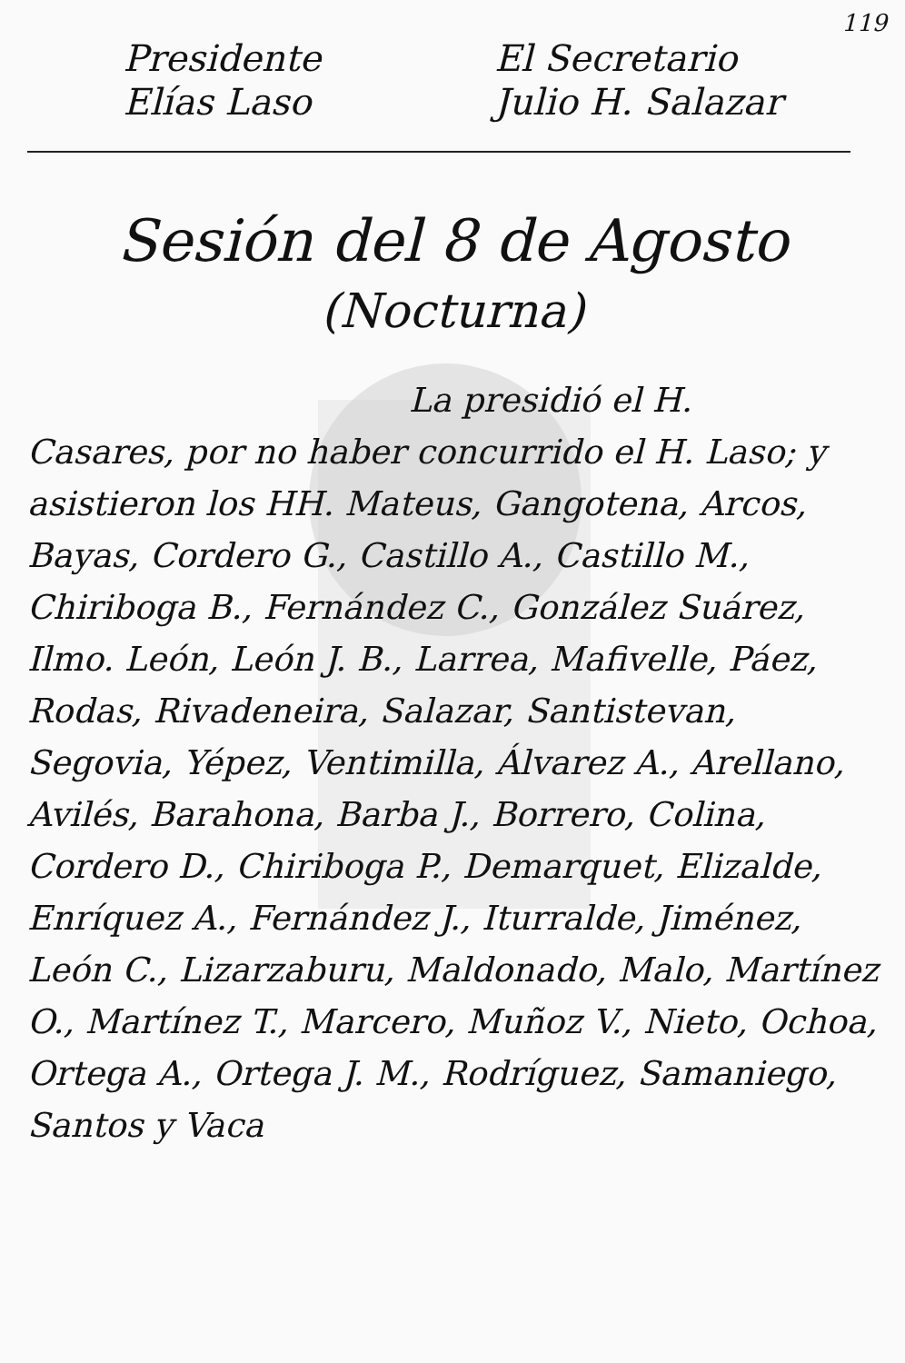119
Presidente
Elías Laso
El Secretario
Julio H. Salazar
Sesión del 8 de Agosto
(Nocturna)
La presidió el H.
Casares, por no haber concurrido el H. Laso; y asistieron los HH. Mateus, Gangotena, Arcos, Bayas, Cordero G., Castillo A., Castillo M., Chiriboga B., Fernández C., González Suárez, Ilmo. León, León J. B., Larrea, Mafivelle, Páez, Rodas, Rivadeneira, Salazar, Santistevan, Segovia, Yépez, Ventimilla, Álvarez A., Arellano, Avilés, Barahona, Barba J., Borrero, Colina, Cordero D., Chiriboga P., Demarquet, Elizalde, Enríquez A., Fernández J., Iturralde, Jiménez, León C., Lizarzaburu, Maldonado, Malo, Martínez O., Martínez T., Marcero, Muñoz V., Nieto, Ochoa, Ortega A., Ortega J. M., Rodríguez, Samaniego, Santos y Vaca